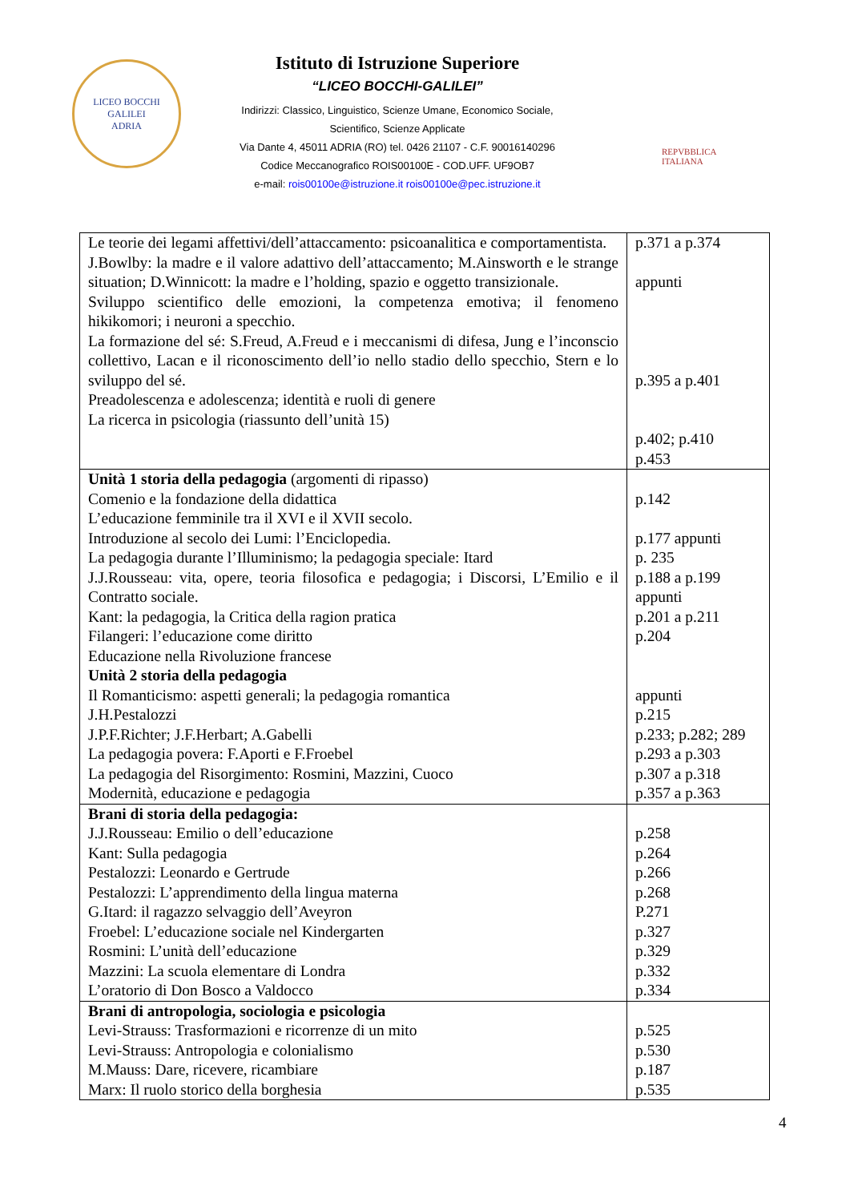LICEO BOCCHI GALILEI
ADRIA
Istituto di Istruzione Superiore
“LICEO BOCCHI-GALILEI”
Indirizzi: Classico, Linguistico, Scienze Umane, Economico Sociale,
Scientifico, Scienze Applicate
Via Dante 4, 45011 ADRIA (RO) tel. 0426 21107 - C.F. 90016140296
Codice Meccanografico ROIS00100E - COD.UFF. UF9OB7
e-mail: rois00100e@istruzione.it rois00100e@pec.istruzione.it
REPVBBLICA ITALIANA
| Le teorie dei legami affettivi/dell’attaccamento: psicoanalitica e comportamentista. J.Bowlby: la madre e il valore adattivo dell’attaccamento; M.Ainsworth e le strange situation; D.Winnicott: la madre e l’holding, spazio e oggetto transizionale. Sviluppo scientifico delle emozioni, la competenza emotiva; il fenomeno hikikomori; i neuroni a specchio. La formazione del sé: S.Freud, A.Freud e i meccanismi di difesa, Jung e l’inconscio collettivo, Lacan e il riconoscimento dell’io nello stadio dello specchio, Stern e lo sviluppo del sé. Preadolescenza e adolescenza; identità e ruoli di genere La ricerca in psicologia (riassunto dell’unità 15) | p.371 a p.374 appunti p.395 a p.401 p.402; p.410 p.453 |
| Unità 1 storia della pedagogia (argomenti di ripasso) Comenio e la fondazione della didattica L’educazione femminile tra il XVI e il XVII secolo. Introduzione al secolo dei Lumi: l’Enciclopedia. La pedagogia durante l’Illuminismo; la pedagogia speciale: Itard J.J.Rousseau: vita, opere, teoria filosofica e pedagogia; i Discorsi, L’Emilio e il Contratto sociale. Kant: la pedagogia, la Critica della ragion pratica Filangeri: l’educazione come diritto Educazione nella Rivoluzione francese Unità 2 storia della pedagogia Il Romanticismo: aspetti generali; la pedagogia romantica J.H.Pestalozzi J.P.F.Richter; J.F.Herbart; A.Gabelli La pedagogia povera: F.Aporti e F.Froebel La pedagogia del Risorgimento: Rosmini, Mazzini, Cuoco Modernità, educazione e pedagogia | p.142 p.177 appunti p. 235 p.188 a p.199 appunti p.201 a p.211 p.204 appunti p.215 p.233; p.282; 289 p.293 a p.303 p.307 a p.318 p.357 a p.363 |
| Brani di storia della pedagogia: J.J.Rousseau: Emilio o dell’educazione Kant: Sulla pedagogia Pestalozzi: Leonardo e Gertrude Pestalozzi: L’apprendimento della lingua materna G.Itard: il ragazzo selvaggio dell’Aveyron Froebel: L’educazione sociale nel Kindergarten Rosmini: L’unità dell’educazione Mazzini: La scuola elementare di Londra L’oratorio di Don Bosco a Valdocco | p.258 p.264 p.266 p.268 P.271 p.327 p.329 p.332 p.334 |
| Brani di antropologia, sociologia e psicologia Levi-Strauss: Trasformazioni e ricorrenze di un mito Levi-Strauss: Antropologia e colonialismo M.Mauss: Dare, ricevere, ricambiare Marx: Il ruolo storico della borghesia | p.525 p.530 p.187 p.535 |
4